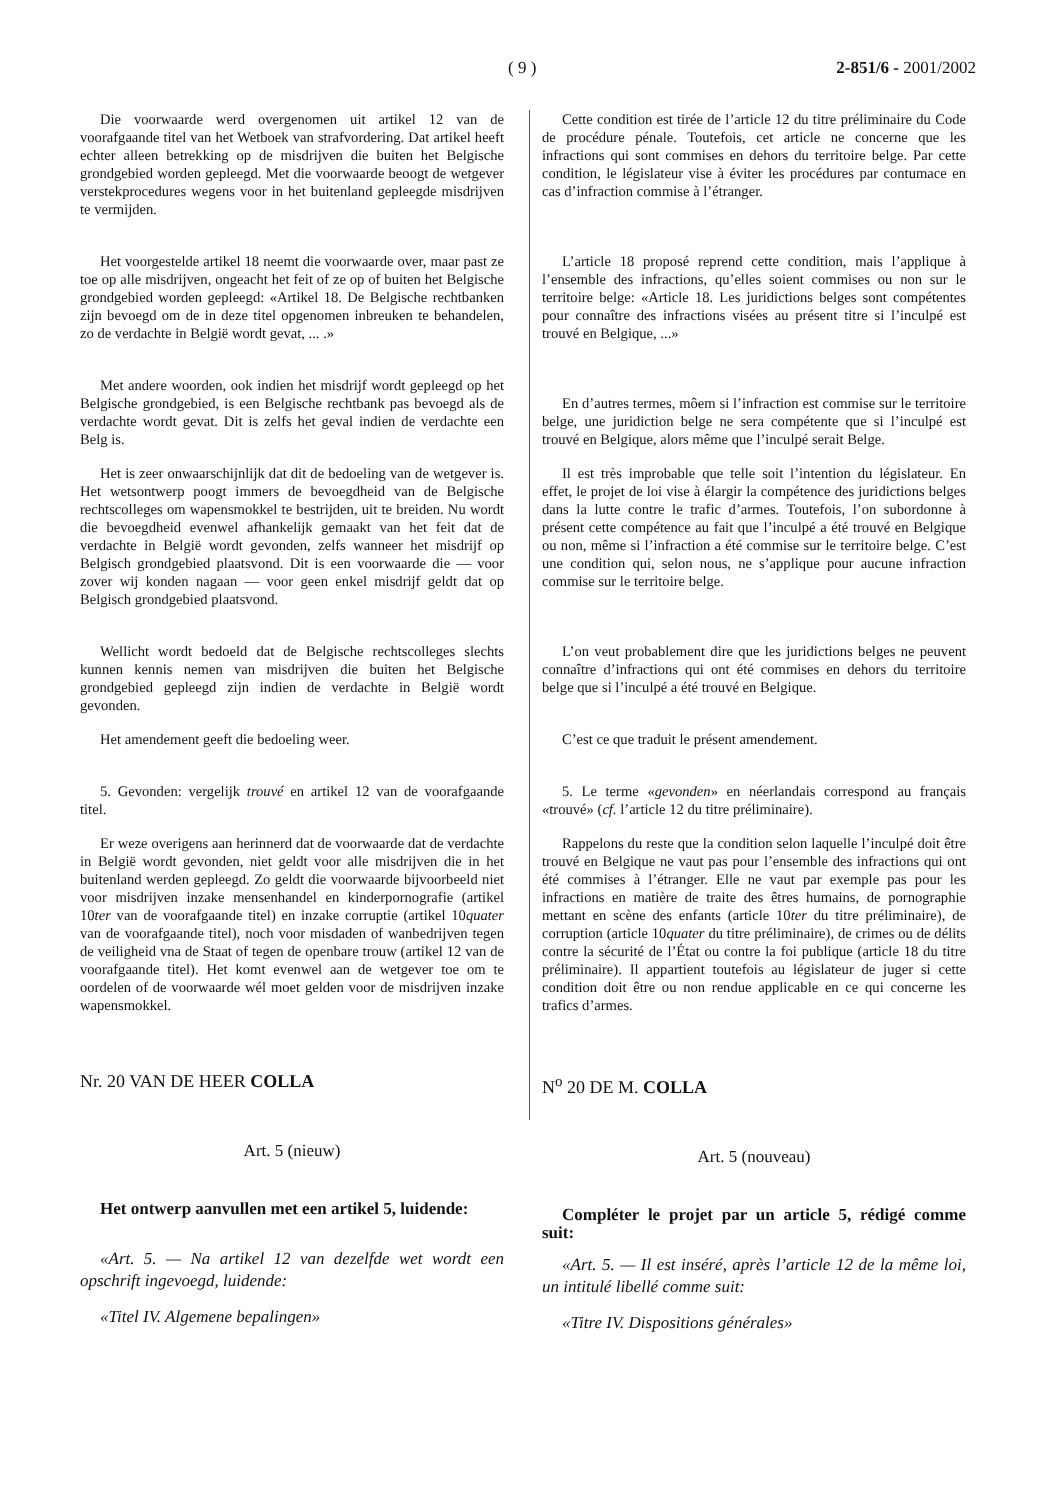( 9 ) 2-851/6 - 2001/2002
Die voorwaarde werd overgenomen uit artikel 12 van de voorafgaande titel van het Wetboek van strafvordering. Dat artikel heeft echter alleen betrekking op de misdrijven die buiten het Belgische grondgebied worden gepleegd. Met die voorwaarde beoogt de wetgever verstekprocedures wegens voor in het buitenland gepleegde misdrijven te vermijden.
Het voorgestelde artikel 18 neemt die voorwaarde over, maar past ze toe op alle misdrijven, ongeacht het feit of ze op of buiten het Belgische grondgebied worden gepleegd: «Artikel 18. De Belgische rechtbanken zijn bevoegd om de in deze titel opgenomen inbreuken te behandelen, zo de verdachte in België wordt gevat, ... .»
Met andere woorden, ook indien het misdrijf wordt gepleegd op het Belgische grondgebied, is een Belgische rechtbank pas bevoegd als de verdachte wordt gevat. Dit is zelfs het geval indien de verdachte een Belg is.
Het is zeer onwaarschijnlijk dat dit de bedoeling van de wetgever is. Het wetsontwerp poogt immers de bevoegdheid van de Belgische rechtscolleges om wapensmokkel te bestrijden, uit te breiden. Nu wordt die bevoegdheid evenwel afhankelijk gemaakt van het feit dat de verdachte in België wordt gevonden, zelfs wanneer het misdrijf op Belgisch grondgebied plaatsvond. Dit is een voorwaarde die — voor zover wij konden nagaan — voor geen enkel misdrijf geldt dat op Belgisch grondgebied plaatsvond.
Wellicht wordt bedoeld dat de Belgische rechtscolleges slechts kunnen kennis nemen van misdrijven die buiten het Belgische grondgebied gepleegd zijn indien de verdachte in België wordt gevonden.
Het amendement geeft die bedoeling weer.
5. Gevonden: vergelijk trouvé en artikel 12 van de voorafgaande titel.
Er weze overigens aan herinnerd dat de voorwaarde dat de verdachte in België wordt gevonden, niet geldt voor alle misdrijven die in het buitenland werden gepleegd. Zo geldt die voorwaarde bijvoorbeeld niet voor misdrijven inzake mensenhandel en kinderpornografie (artikel 10ter van de voorafgaande titel) en inzake corruptie (artikel 10quater van de voorafgaande titel), noch voor misdaden of wanbedrijven tegen de veiligheid vna de Staat of tegen de openbare trouw (artikel 12 van de voorafgaande titel). Het komt evenwel aan de wetgever toe om te oordelen of de voorwaarde wél moet gelden voor de misdrijven inzake wapensmokkel.
Nr. 20 VAN DE HEER COLLA
Art. 5 (nieuw)
Het ontwerp aanvullen met een artikel 5, luidende:
«Art. 5. — Na artikel 12 van dezelfde wet wordt een opschrift ingevoegd, luidende:
«Titel IV. Algemene bepalingen»
Cette condition est tirée de l’article 12 du titre préliminaire du Code de procédure pénale. Toutefois, cet article ne concerne que les infractions qui sont commises en dehors du territoire belge. Par cette condition, le législateur vise à éviter les procédures par contumace en cas d’infraction commise à l’étranger.
L’article 18 proposé reprend cette condition, mais l’applique à l’ensemble des infractions, qu’elles soient commises ou non sur le territoire belge: «Article 18. Les juridictions belges sont compétentes pour connaître des infractions visées au présent titre si l’inculpé est trouvé en Belgique, ...»
En d’autres termes, môem si l’infraction est commise sur le territoire belge, une juridiction belge ne sera compétente que si l’inculpé est trouvé en Belgique, alors même que l’inculpé serait Belge.
Il est très improbable que telle soit l’intention du législateur. En effet, le projet de loi vise à élargir la compétence des juridictions belges dans la lutte contre le trafic d’armes. Toutefois, l’on subordonne à présent cette compétence au fait que l’inculpé a été trouvé en Belgique ou non, même si l’infraction a été commise sur le territoire belge. C’est une condition qui, selon nous, ne s’applique pour aucune infraction commise sur le territoire belge.
L’on veut probablement dire que les juridictions belges ne peuvent connaître d’infractions qui ont été commises en dehors du territoire belge que si l’inculpé a été trouvé en Belgique.
C’est ce que traduit le présent amendement.
5. Le terme «gevonden» en néerlandais correspond au français «trouvé» (cf. l’article 12 du titre préliminaire).
Rappelons du reste que la condition selon laquelle l’inculpé doit être trouvé en Belgique ne vaut pas pour l’ensemble des infractions qui ont été commises à l’étranger. Elle ne vaut par exemple pas pour les infractions en matière de traite des êtres humains, de pornographie mettant en scène des enfants (article 10ter du titre préliminaire), de corruption (article 10quater du titre préliminaire), de crimes ou de délits contre la sécurité de l’État ou contre la foi publique (article 18 du titre préliminaire). Il appartient toutefois au législateur de juger si cette condition doit être ou non rendue applicable en ce qui concerne les trafics d’armes.
N<sup>o</sup> 20 DE M. COLLA
Art. 5 (nouveau)
Compléter le projet par un article 5, rédigé comme suit:
«Art. 5. — Il est inséré, après l’article 12 de la même loi, un intitulé libellé comme suit:
«Titre IV. Dispositions générales»